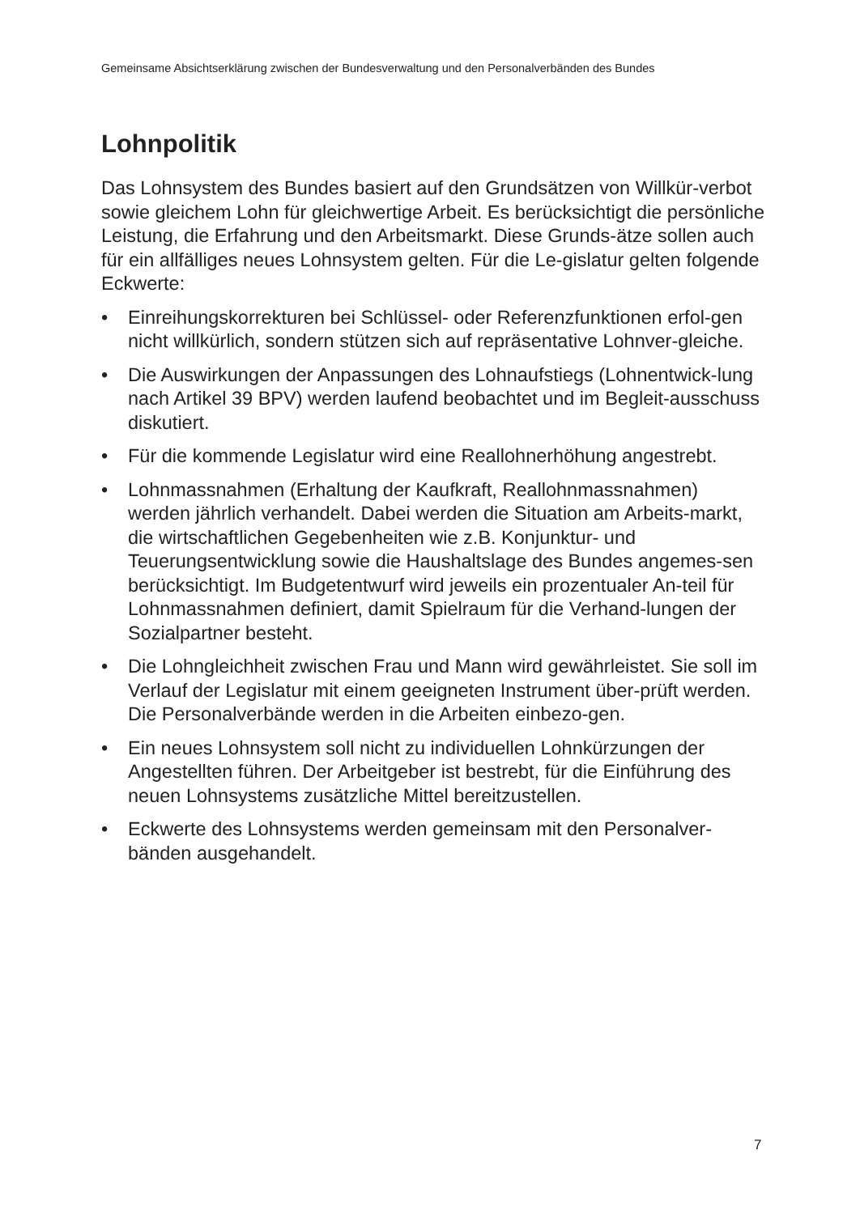Gemeinsame Absichtserklärung zwischen der Bundesverwaltung und den Personalverbänden des Bundes
Lohnpolitik
Das Lohnsystem des Bundes basiert auf den Grundsätzen von Willkür-verbot sowie gleichem Lohn für gleichwertige Arbeit. Es berücksichtigt die persönliche Leistung, die Erfahrung und den Arbeitsmarkt. Diese Grunds-ätze sollen auch für ein allfälliges neues Lohnsystem gelten. Für die Le-gislatur gelten folgende Eckwerte:
• Einreihungskorrekturen bei Schlüssel- oder Referenzfunktionen erfol-gen nicht willkürlich, sondern stützen sich auf repräsentative Lohnver-gleiche.
• Die Auswirkungen der Anpassungen des Lohnaufstiegs (Lohnentwick-lung nach Artikel 39 BPV) werden laufend beobachtet und im Begleit-ausschuss diskutiert.
• Für die kommende Legislatur wird eine Reallohnerhöhung angestrebt.
• Lohnmassnahmen (Erhaltung der Kaufkraft, Reallohnmassnahmen) werden jährlich verhandelt. Dabei werden die Situation am Arbeits-markt, die wirtschaftlichen Gegebenheiten wie z.B. Konjunktur- und Teuerungsentwicklung sowie die Haushaltslage des Bundes angemes-sen berücksichtigt. Im Budgetentwurf wird jeweils ein prozentualer An-teil für Lohnmassnahmen definiert, damit Spielraum für die Verhand-lungen der Sozialpartner besteht.
• Die Lohngleichheit zwischen Frau und Mann wird gewährleistet. Sie soll im Verlauf der Legislatur mit einem geeigneten Instrument über-prüft werden. Die Personalverbände werden in die Arbeiten einbezo-gen.
• Ein neues Lohnsystem soll nicht zu individuellen Lohnkürzungen der Angestellten führen. Der Arbeitgeber ist bestrebt, für die Einführung des neuen Lohnsystems zusätzliche Mittel bereitzustellen.
• Eckwerte des Lohnsystems werden gemeinsam mit den Personalver-bänden ausgehandelt.
7